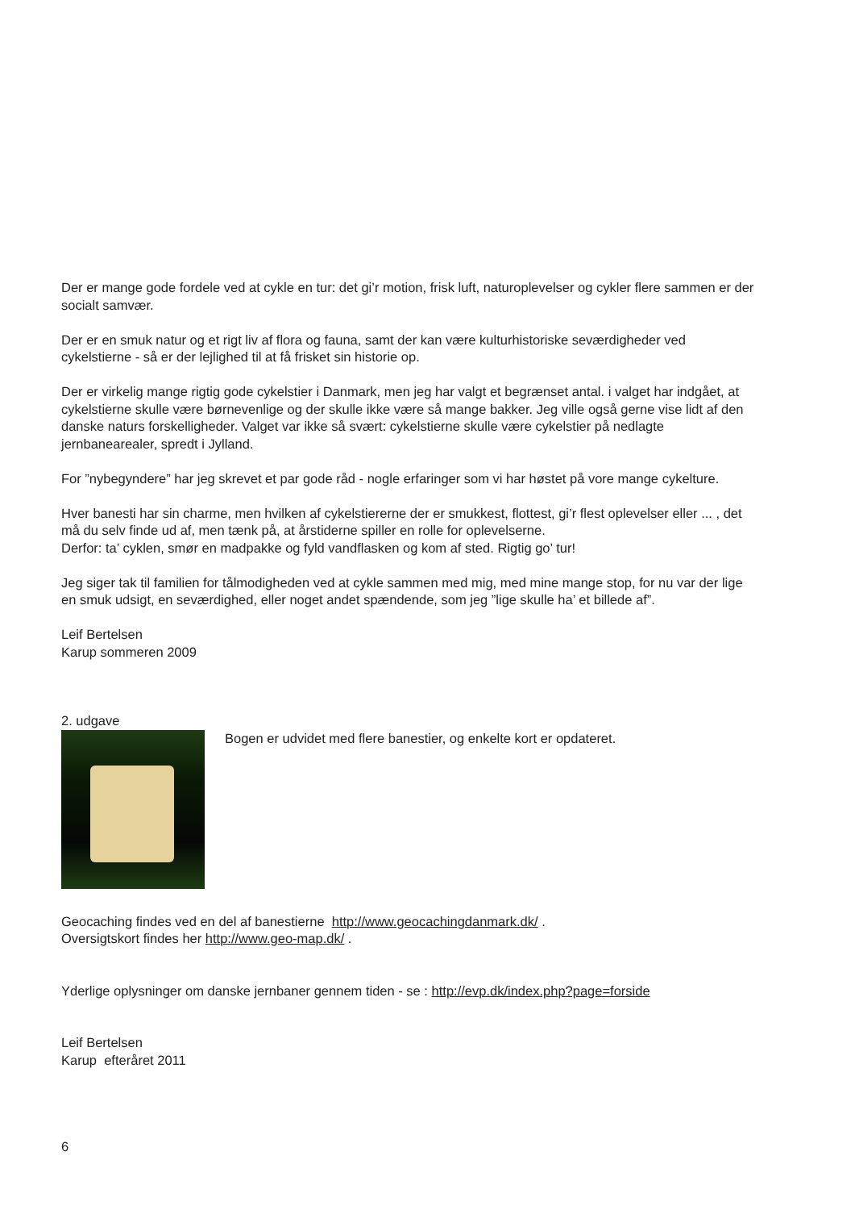Der er mange gode fordele ved at cykle en tur: det gi’r motion, frisk luft, naturoplevelser og cykler flere sammen er der socialt samvær.
Der er en smuk natur og et rigt liv af flora og fauna, samt der kan være kulturhistoriske seværdigheder ved cykelstierne - så er der lejlighed til at få frisket sin historie op.
Der er virkelig mange rigtig gode cykelstier i Danmark, men jeg har valgt et begrænset antal. i valget har indgået, at cykelstierne skulle være børnevenlige og der skulle ikke være så mange bakker. Jeg ville også gerne vise lidt af den danske naturs forskelligheder. Valget var ikke så svært: cykelstierne skulle være cykelstier på nedlagte jernbanearealer, spredt i Jylland.
For ”nybegyndere” har jeg skrevet et par gode råd - nogle erfaringer som vi har høstet på vore mange cykelture.
Hver banesti har sin charme, men hvilken af cykelstiererne der er smukkest, flottest, gi’r flest oplevelser eller ... , det må du selv finde ud af, men tænk på, at årstiderne spiller en rolle for oplevelserne.
Derfor: ta’ cyklen, smør en madpakke og fyld vandflasken og kom af sted. Rigtig go’ tur!
Jeg siger tak til familien for tålmodigheden ved at cykle sammen med mig, med mine mange stop, for nu var der lige en smuk udsigt, en seværdighed, eller noget andet spændende, som jeg ”lige skulle ha’ et billede af”.
Leif Bertelsen
Karup sommeren 2009
2. udgave
Bogen er udvidet med flere banestier, og enkelte kort er opdateret.
Geocaching findes ved en del af banestierne http://www.geocachingdanmark.dk/ .
Oversigtskort findes her http://www.geo-map.dk/ .
Yderlige oplysninger om danske jernbaner gennem tiden - se : http://evp.dk/index.php?page=forside
Leif Bertelsen
Karup efteråret 2011
6